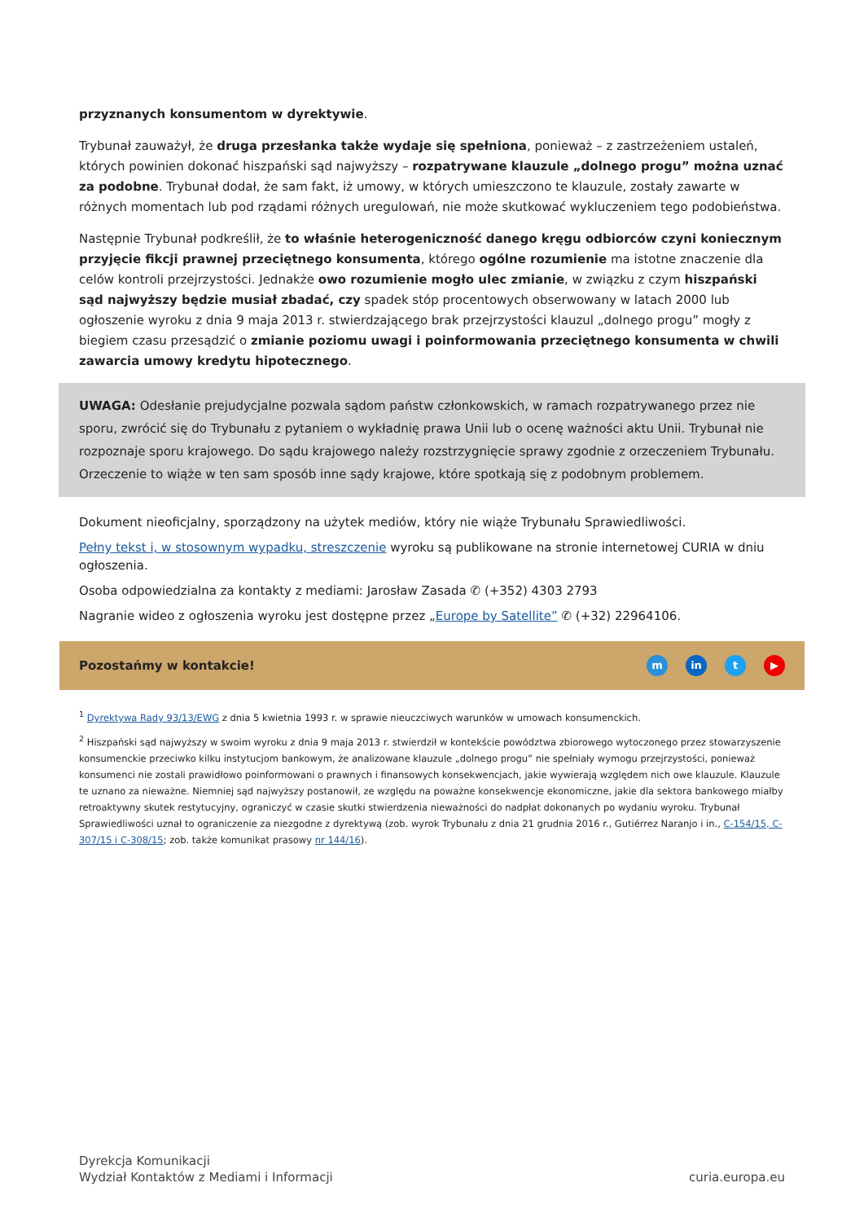przyznanych konsumentom w dyrektywie.
Trybunał zauważył, że druga przesłanka także wydaje się spełniona, ponieważ – z zastrzeżeniem ustaleń, których powinien dokonać hiszpański sąd najwyższy – rozpatrywane klauzule „dolnego progu” można uznać za podobne. Trybunał dodał, że sam fakt, iż umowy, w których umieszczono te klauzule, zostały zawarte w różnych momentach lub pod rządami różnych uregulowań, nie może skutkować wykluczeniem tego podobieństwa.
Następnie Trybunał podkreślił, że to właśnie heterogeniczność danego kręgu odbiorców czyni koniecznym przyjęcie fikcji prawnej przeciętnego konsumenta, którego ogólne rozumienie ma istotne znaczenie dla celów kontroli przejrzystości. Jednakże owo rozumienie mogło ulec zmianie, w związku z czym hiszpański sąd najwyższy będzie musiał zbadać, czy spadek stóp procentowych obserwowany w latach 2000 lub ogłoszenie wyroku z dnia 9 maja 2013 r. stwierdzającego brak przejrzystości klauzul „dolnego progu” mogły z biegiem czasu przesądzić o zmianie poziomu uwagi i poinformowania przeciętnego konsumenta w chwili zawarcia umowy kredytu hipotecznego.
UWAGA: Odesłanie prejudycjalne pozwala sądom państw członkowskich, w ramach rozpatrywanego przez nie sporu, zwrócić się do Trybunału z pytaniem o wykładnię prawa Unii lub o ocenę ważności aktu Unii. Trybunał nie rozpoznaje sporu krajowego. Do sądu krajowego należy rozstrzygnięcie sprawy zgodnie z orzeczeniem Trybunału. Orzeczenie to wiąże w ten sam sposób inne sądy krajowe, które spotkają się z podobnym problemem.
Dokument nieoficjalny, sporządzony na użytek mediów, który nie wiąże Trybunału Sprawiedliwości.
Pełny tekst i, w stosownym wypadku, streszczenie wyroku są publikowane na stronie internetowej CURIA w dniu ogłoszenia.
Osoba odpowiedzialna za kontakty z mediami: Jarosław Zasada ✆ (+352) 4303 2793
Nagranie wideo z ogłoszenia wyroku jest dostępne przez „Europe by Satellite” ✆ (+32) 22964106.
Pozostańmy w kontakcie! m in t ▶
<sup>1</sup> Dyrektywa Rady 93/13/EWG z dnia 5 kwietnia 1993 r. w sprawie nieuczciwych warunków w umowach konsumenckich.
<sup>2</sup> Hiszpański sąd najwyższy w swoim wyroku z dnia 9 maja 2013 r. stwierdził w kontekście powództwa zbiorowego wytoczonego przez stowarzyszenie konsumenckie przeciwko kilku instytucjom bankowym, że analizowane klauzule „dolnego progu” nie spełniały wymogu przejrzystości, ponieważ konsumenci nie zostali prawidłowo poinformowani o prawnych i finansowych konsekwencjach, jakie wywierają względem nich owe klauzule. Klauzule te uznano za nieważne. Niemniej sąd najwyższy postanowił, ze względu na poważne konsekwencje ekonomiczne, jakie dla sektora bankowego miałby retroaktywny skutek restytucyjny, ograniczyć w czasie skutki stwierdzenia nieważności do nadpłat dokonanych po wydaniu wyroku. Trybunał Sprawiedliwości uznał to ograniczenie za niezgodne z dyrektywą (zob. wyrok Trybunału z dnia 21 grudnia 2016 r., Gutiérrez Naranjo i in., C-154/15, C-307/15 i C-308/15; zob. także komunikat prasowy nr 144/16).
Dyrekcja Komunikacji
Wydział Kontaktów z Mediami i Informacji
curia.europa.eu